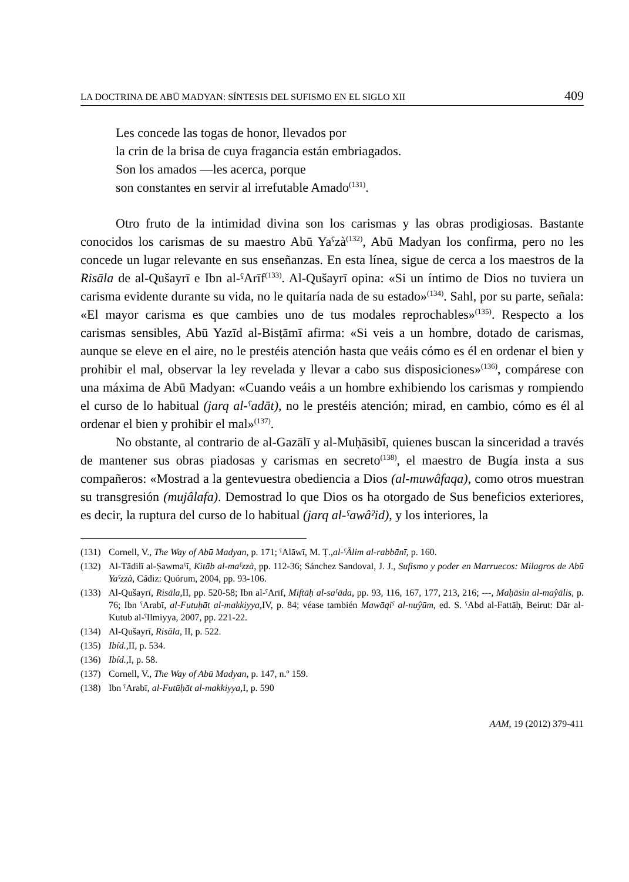LA DOCTRINA DE ABŪ MADYAN: SÍNTESIS DEL SUFISMO EN EL SIGLO XII 409
Les concede las togas de honor, llevados por
la crin de la brisa de cuya fragancia están embriagados.
Son los amados —les acerca, porque
son constantes en servir al irrefutable Amado<sup>(131)</sup>.
Otro fruto de la intimidad divina son los carismas y las obras prodigiosas. Bastante conocidos los carismas de su maestro Abū Yaˁzà<sup>(132)</sup>, Abū Madyan los confirma, pero no les concede un lugar relevante en sus enseñanzas. En esta línea, sigue de cerca a los maestros de la Risāla de al-Qušayrī e Ibn al-ˁArīf<sup>(133)</sup>. Al-Qušayrī opina: «Si un íntimo de Dios no tuviera un carisma evidente durante su vida, no le quitaría nada de su estado»<sup>(134)</sup>. Sahl, por su parte, señala: «El mayor carisma es que cambies uno de tus modales reprochables»<sup>(135)</sup>. Respecto a los carismas sensibles, Abū Yazīd al-Bisṭāmī afirma: «Si veis a un hombre, dotado de carismas, aunque se eleve en el aire, no le prestéis atención hasta que veáis cómo es él en ordenar el bien y prohibir el mal, observar la ley revelada y llevar a cabo sus disposiciones»<sup>(136)</sup>, compárese con una máxima de Abū Madyan: «Cuando veáis a un hombre exhibiendo los carismas y rompiendo el curso de lo habitual (jarq al-ˁadāt), no le prestéis atención; mirad, en cambio, cómo es él al ordenar el bien y prohibir el mal»<sup>(137)</sup>.
No obstante, al contrario de al-Gazālī y al-Muḥāsibī, quienes buscan la sinceridad a través de mantener sus obras piadosas y carismas en secreto<sup>(138)</sup>, el maestro de Bugía insta a sus compañeros: «Mostrad a la gentevuestra obediencia a Dios (al-muwâfaqa), como otros muestran su transgresión (mujâlafa). Demostrad lo que Dios os ha otorgado de Sus beneficios exteriores, es decir, la ruptura del curso de lo habitual (jarq al-ˁawâˀid), y los interiores, la
(131) Cornell, V., The Way of Abū Madyan, p. 171; ˁAlāwī, M. Ṭ.,al-ˁĀlim al-rabbānī, p. 160.
(132) Al-Tādilī al-Ṣawmaˁī, Kitāb al-maˁzzà, pp. 112-36; Sánchez Sandoval, J. J., Sufismo y poder en Marruecos: Milagros de Abū Yaˁzzà, Cádiz: Quórum, 2004, pp. 93-106.
(133) Al-Qušayrī, Risāla, II, pp. 520-58; Ibn al-ˁArīf, Miftāḥ al-saˁāda, pp. 93, 116, 167, 177, 213, 216; ---, Maḥāsin al-maŷālis, p. 76; Ibn ˁArabī, al-Futuḥāt al-makkiyya, IV, p. 84; véase también Mawāqiˁ al-nuŷūm, ed. S. ˁAbd al-Fattāḥ, Beirut: Dār al-Kutub al-ˁIlmiyya, 2007, pp. 221-22.
(134) Al-Qušayrī, Risāla, II, p. 522.
(135) Ibíd., II, p. 534.
(136) Ibíd., I, p. 58.
(137) Cornell, V., The Way of Abū Madyan, p. 147, n.º 159.
(138) Ibn ˁArabī, al-Futūḥāt al-makkiyya, I, p. 590
AAM, 19 (2012) 379-411